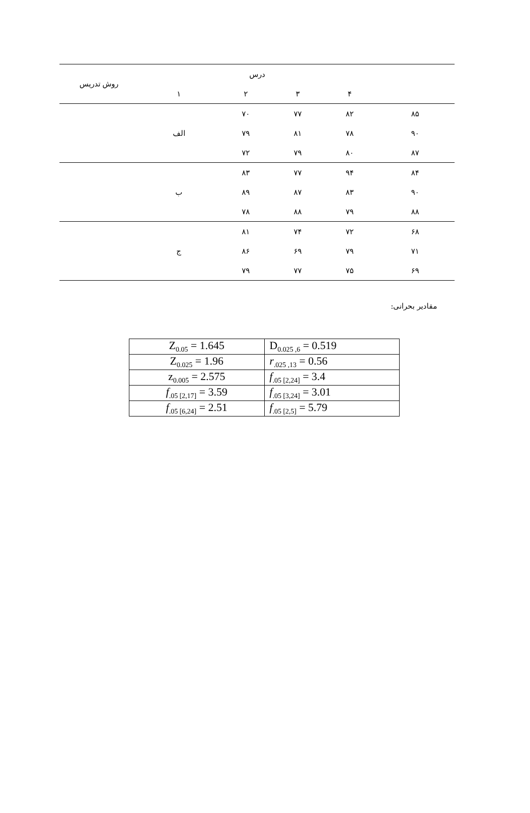| | درس | | | | روش تدریس |
| | ۴ | ۳ | ۲ | ۱ | |
| ۸۵ | ۸۲ | ۷۷ | ۷۰ | الف | |
| ۹۰ | ۷۸ | ۸۱ | ۷۹ | | |
| ۸۷ | ۸۰ | ۷۹ | ۷۲ | | |
| ۸۴ | ۹۴ | ۷۷ | ۸۳ | ب | |
| ۹۰ | ۸۳ | ۸۷ | ۸۹ | | |
| ۸۸ | ۷۹ | ۸۸ | ۷۸ | | |
| ۶۸ | ۷۲ | ۷۴ | ۸۱ | ج | |
| ۷۱ | ۷۹ | ۶۹ | ۸۶ | | |
| ۶۹ | ۷۵ | ۷۷ | ۷۹ | | |
مقادیر بحرانی:
| Z<sub>0.05</sub> = 1.645 | D<sub>0.025 ,6</sub> = 0.519 |
| Z<sub>0.025</sub> = 1.96 | r<sub>.025 ,13</sub> = 0.56 |
| z<sub>0.005</sub> = 2.575 | f<sub>.05 [2,24]</sub> = 3.4 |
| f<sub>.05 [2,17]</sub> = 3.59 | f<sub>.05 [3,24]</sub> = 3.01 |
| f<sub>.05 [6,24]</sub> = 2.51 | f<sub>.05 [2,5]</sub> = 5.79 |